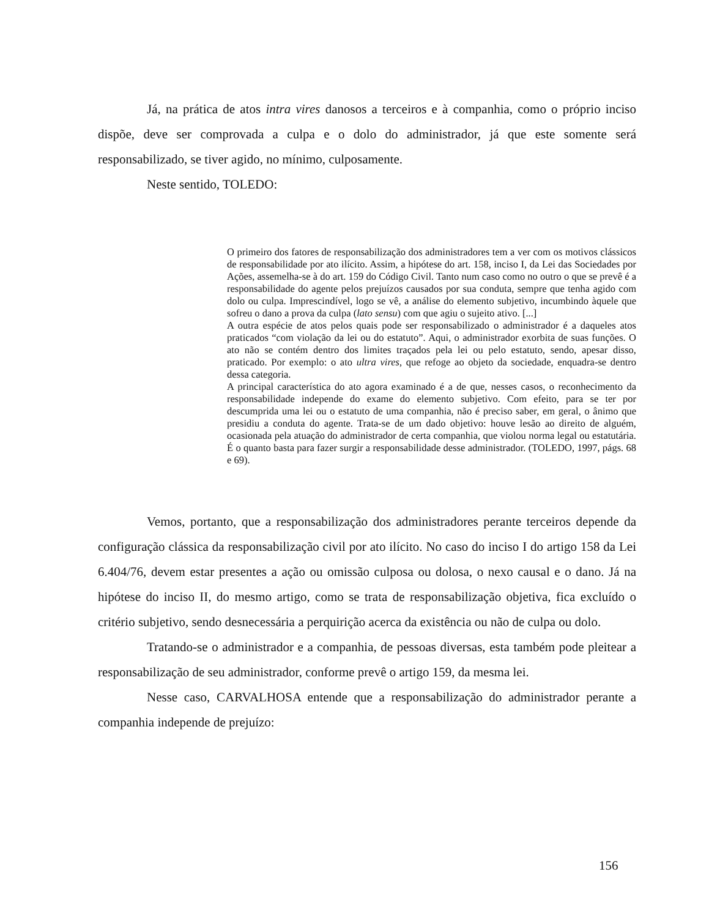Já, na prática de atos intra vires danosos a terceiros e à companhia, como o próprio inciso dispõe, deve ser comprovada a culpa e o dolo do administrador, já que este somente será responsabilizado, se tiver agido, no mínimo, culposamente.
Neste sentido, TOLEDO:
O primeiro dos fatores de responsabilização dos administradores tem a ver com os motivos clássicos de responsabilidade por ato ilícito. Assim, a hipótese do art. 158, inciso I, da Lei das Sociedades por Ações, assemelha-se à do art. 159 do Código Civil. Tanto num caso como no outro o que se prevê é a responsabilidade do agente pelos prejuízos causados por sua conduta, sempre que tenha agido com dolo ou culpa. Imprescindível, logo se vê, a análise do elemento subjetivo, incumbindo àquele que sofreu o dano a prova da culpa (lato sensu) com que agiu o sujeito ativo. [...]
A outra espécie de atos pelos quais pode ser responsabilizado o administrador é a daqueles atos praticados “com violação da lei ou do estatuto”. Aqui, o administrador exorbita de suas funções. O ato não se contém dentro dos limites traçados pela lei ou pelo estatuto, sendo, apesar disso, praticado. Por exemplo: o ato ultra vires, que refoge ao objeto da sociedade, enquadra-se dentro dessa categoria.
A principal característica do ato agora examinado é a de que, nesses casos, o reconhecimento da responsabilidade independe do exame do elemento subjetivo. Com efeito, para se ter por descumprida uma lei ou o estatuto de uma companhia, não é preciso saber, em geral, o ânimo que presidiu a conduta do agente. Trata-se de um dado objetivo: houve lesão ao direito de alguém, ocasionada pela atuação do administrador de certa companhia, que violou norma legal ou estatutária. É o quanto basta para fazer surgir a responsabilidade desse administrador. (TOLEDO, 1997, págs. 68 e 69).
Vemos, portanto, que a responsabilização dos administradores perante terceiros depende da configuração clássica da responsabilização civil por ato ilícito. No caso do inciso I do artigo 158 da Lei 6.404/76, devem estar presentes a ação ou omissão culposa ou dolosa, o nexo causal e o dano. Já na hipótese do inciso II, do mesmo artigo, como se trata de responsabilização objetiva, fica excluído o critério subjetivo, sendo desnecessária a perquirição acerca da existência ou não de culpa ou dolo.
Tratando-se o administrador e a companhia, de pessoas diversas, esta também pode pleitear a responsabilização de seu administrador, conforme prevê o artigo 159, da mesma lei.
Nesse caso, CARVALHOSA entende que a responsabilização do administrador perante a companhia independe de prejuízo:
156